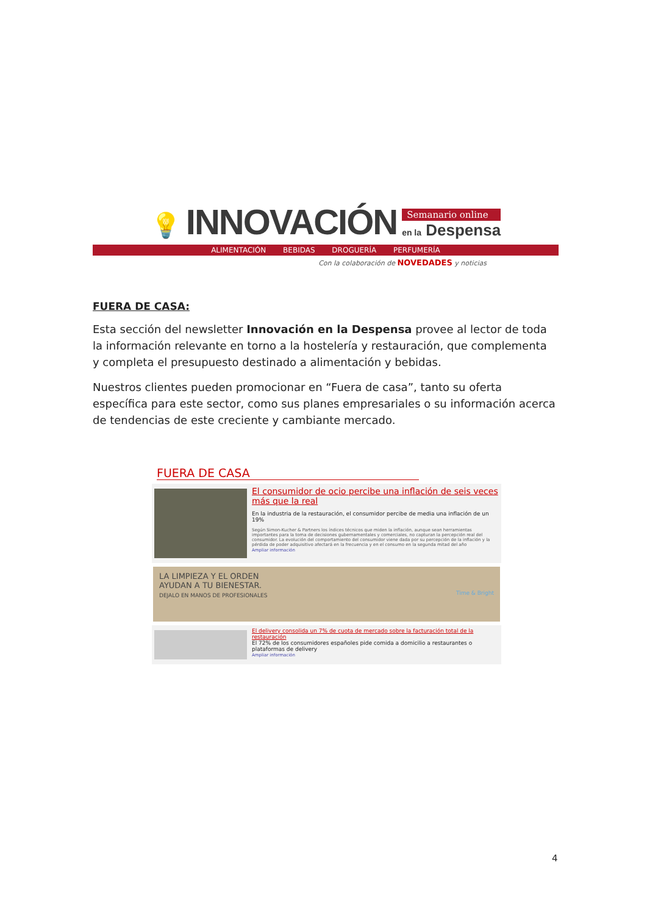💡 INNOVACIÓN
Semanario online
en la Despensa
ALIMENTACIÓN BEBIDAS DROGUERÍA PERFUMERÍA
Con la colaboración de NOVEDADES y noticias
FUERA DE CASA:
Esta sección del newsletter Innovación en la Despensa provee al lector de toda la información relevante en torno a la hostelería y restauración, que complementa y completa el presupuesto destinado a alimentación y bebidas.
Nuestros clientes pueden promocionar en “Fuera de casa”, tanto su oferta específica para este sector, como sus planes empresariales o su información acerca de tendencias de este creciente y cambiante mercado.
FUERA DE CASA
El consumidor de ocio percibe una inflación de seis veces más que la real
En la industria de la restauración, el consumidor percibe de media una inflación de un 19%
Según Simon-Kucher & Partners los índices técnicos que miden la inflación, aunque sean herramientas importantes para la toma de decisiones gubernamentales y comerciales, no capturan la percepción real del consumidor. La evolución del comportamiento del consumidor viene dada por su percepción de la inflación y la pérdida de poder adquisitivo afectará en la frecuencia y en el consumo en la segunda mitad del año
Ampliar información
LA LIMPIEZA Y EL ORDEN
AYUDAN A TU BIENESTAR.
DEJALO EN MANOS DE PROFESIONALES Time & Bright
El delivery consolida un 7% de cuota de mercado sobre la facturación total de la restauración
El 72% de los consumidores españoles pide comida a domicilio a restaurantes o plataformas de delivery
Ampliar información
4